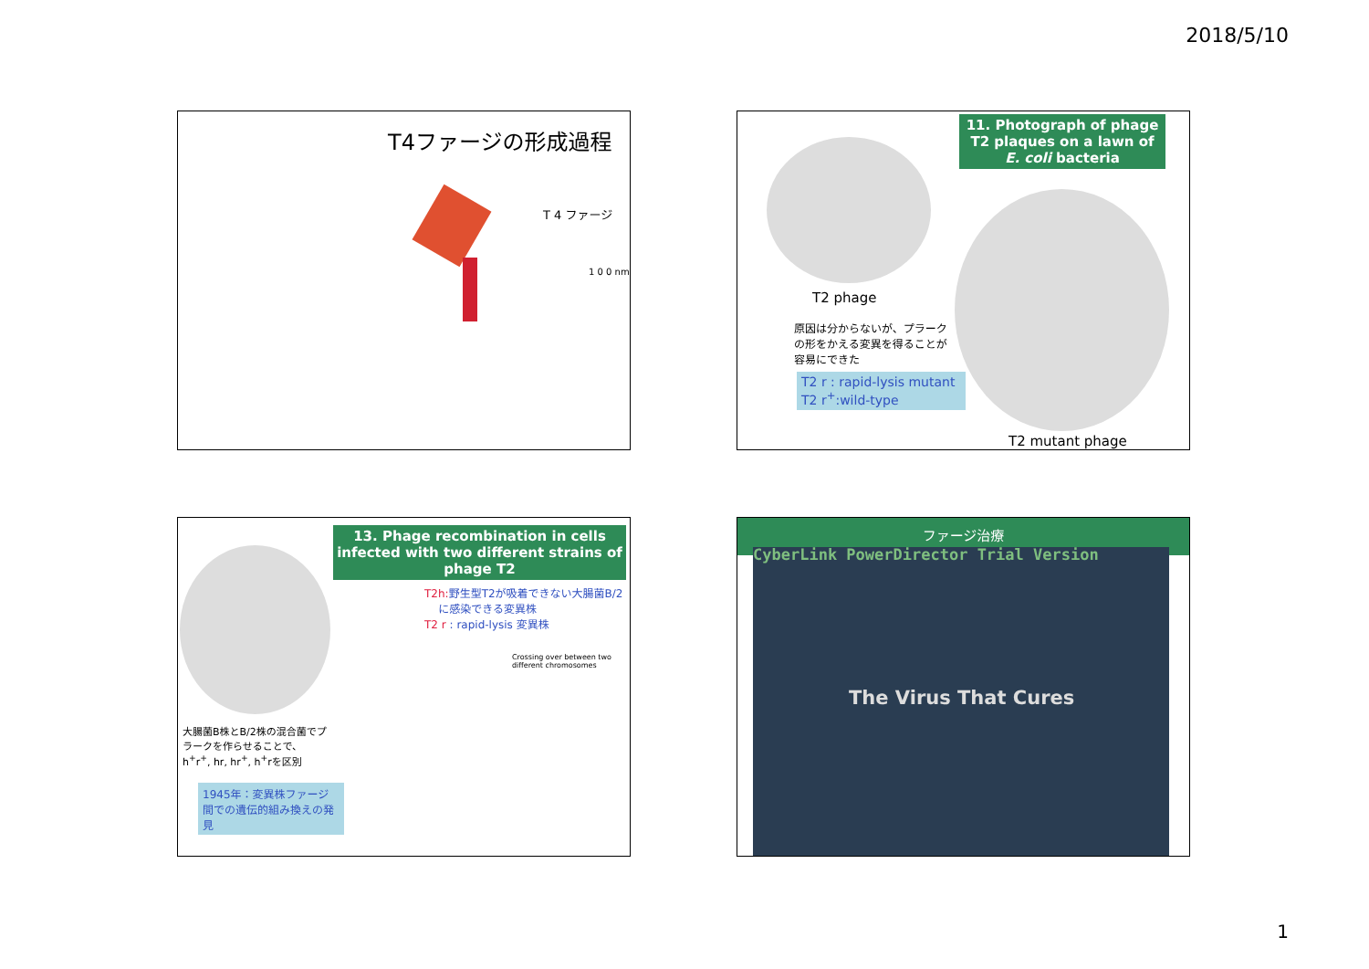2018/5/10
T4ファージの形成過程
T 4 ファージ
1 0 0 nm
T2 phage
11. Photograph of phage T2 plaques on a lawn of E. coli bacteria
原因は分からないが、プラークの形をかえる変異を得ることが容易にできた
T2 r : rapid-lysis mutant
T2 r<sup>+</sup>:wild-type
T2 mutant phage
13. Phage recombination in cells infected with two different strains of phage T2
T2h: 野生型T2が吸着できない大腸菌B/2
に感染できる変異株
T2 r : rapid-lysis 変異株
Crossing over between two different chromosomes
大腸菌B株とB/2株の混合菌でプラークを作らせることで、h<sup>+</sup>r<sup>+</sup>, hr, hr<sup>+</sup>, h<sup>+</sup>rを区別
1945年：変異株ファージ間での遺伝的組み換えの発見
ファージ治療
CyberLink PowerDirector Trial Version
The Virus That Cures
1